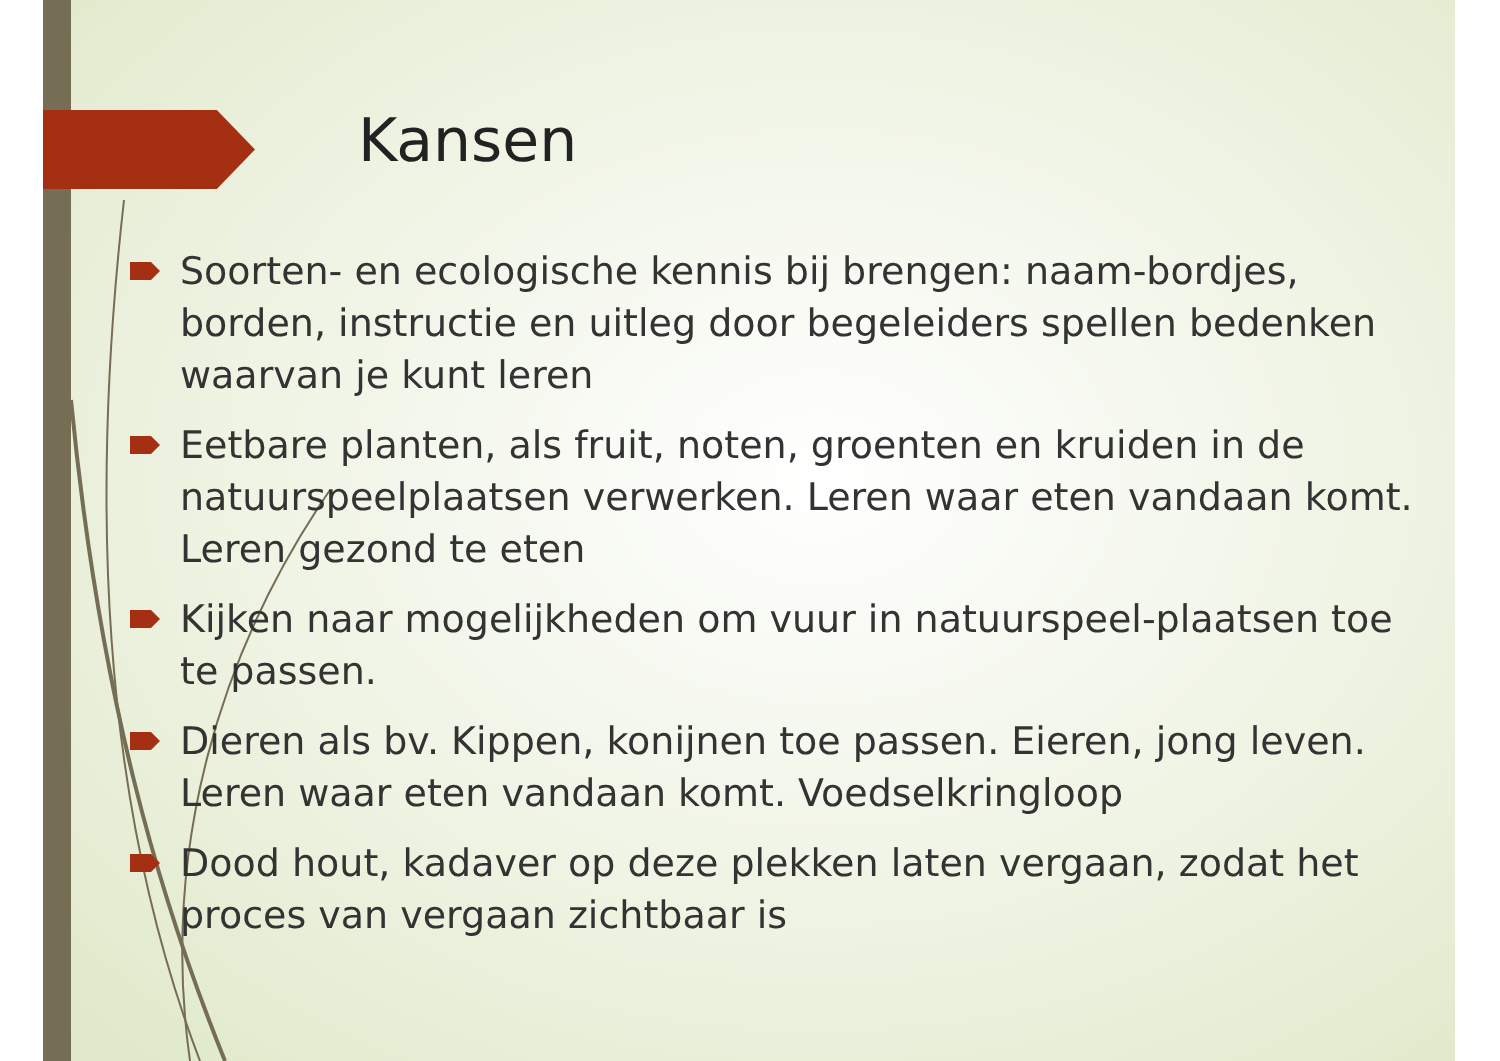Kansen
Soorten- en ecologische kennis bij brengen: naam-bordjes, borden, instructie en uitleg door begeleiders spellen bedenken waarvan je kunt leren
Eetbare planten, als fruit, noten, groenten en kruiden in de natuurspeelplaatsen verwerken. Leren waar eten vandaan komt. Leren gezond te eten
Kijken naar mogelijkheden om vuur in natuurspeel-plaatsen toe te passen.
Dieren als bv. Kippen, konijnen toe passen. Eieren, jong leven. Leren waar eten vandaan komt. Voedselkringloop
Dood hout, kadaver op deze plekken laten vergaan, zodat het proces van vergaan zichtbaar is